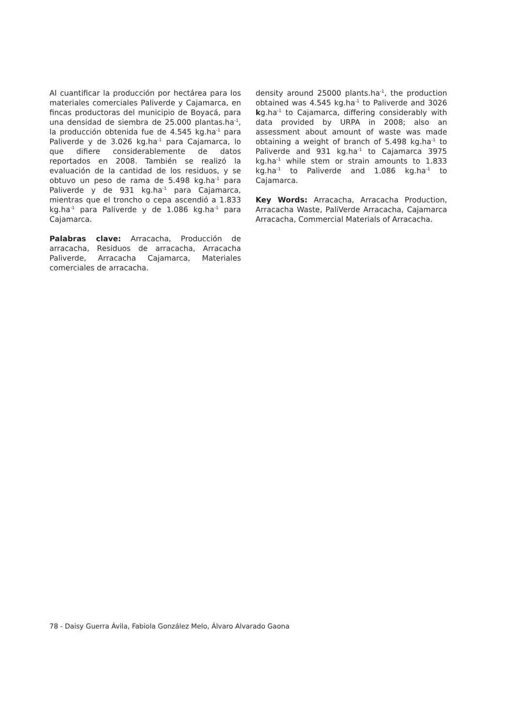Al cuantificar la producción por hectárea para los materiales comerciales Paliverde y Cajamarca, en fincas productoras del municipio de Boyacá, para una densidad de siembra de 25.000 plantas.ha<sup>-1</sup>, la producción obtenida fue de 4.545 kg.ha<sup>-1</sup> para Paliverde y de 3.026 kg.ha<sup>-1</sup> para Cajamarca, lo que difiere considerablemente de datos reportados en 2008. También se realizó la evaluación de la cantidad de los residuos, y se obtuvo un peso de rama de 5.498 kg.ha<sup>-1</sup> para Paliverde y de 931 kg.ha<sup>-1</sup> para Cajamarca, mientras que el troncho o cepa ascendió a 1.833 kg.ha<sup>-1</sup> para Paliverde y de 1.086 kg.ha<sup>-1</sup> para Cajamarca.
Palabras clave: Arracacha, Producción de arracacha, Residuos de arracacha, Arracacha Paliverde, Arracacha Cajamarca, Materiales comerciales de arracacha.
density around 25000 plants.ha<sup>-1</sup>, the production obtained was 4.545 kg.ha<sup>-1</sup> to Paliverde and 3026 kg.ha<sup>-1</sup> to Cajamarca, differing considerably with data provided by URPA in 2008; also an assessment about amount of waste was made obtaining a weight of branch of 5.498 kg.ha<sup>-1</sup> to Paliverde and 931 kg.ha<sup>-1</sup> to Cajamarca 3975 kg.ha<sup>-1</sup> while stem or strain amounts to 1.833 kg.ha<sup>-1</sup> to Paliverde and 1.086 kg.ha<sup>-1</sup> to Cajamarca.
Key Words: Arracacha, Arracacha Production, Arracacha Waste, PaliVerde Arracacha, Cajamarca Arracacha, Commercial Materials of Arracacha.
78 - Daisy Guerra Ávila, Fabiola González Melo, Álvaro Alvarado Gaona